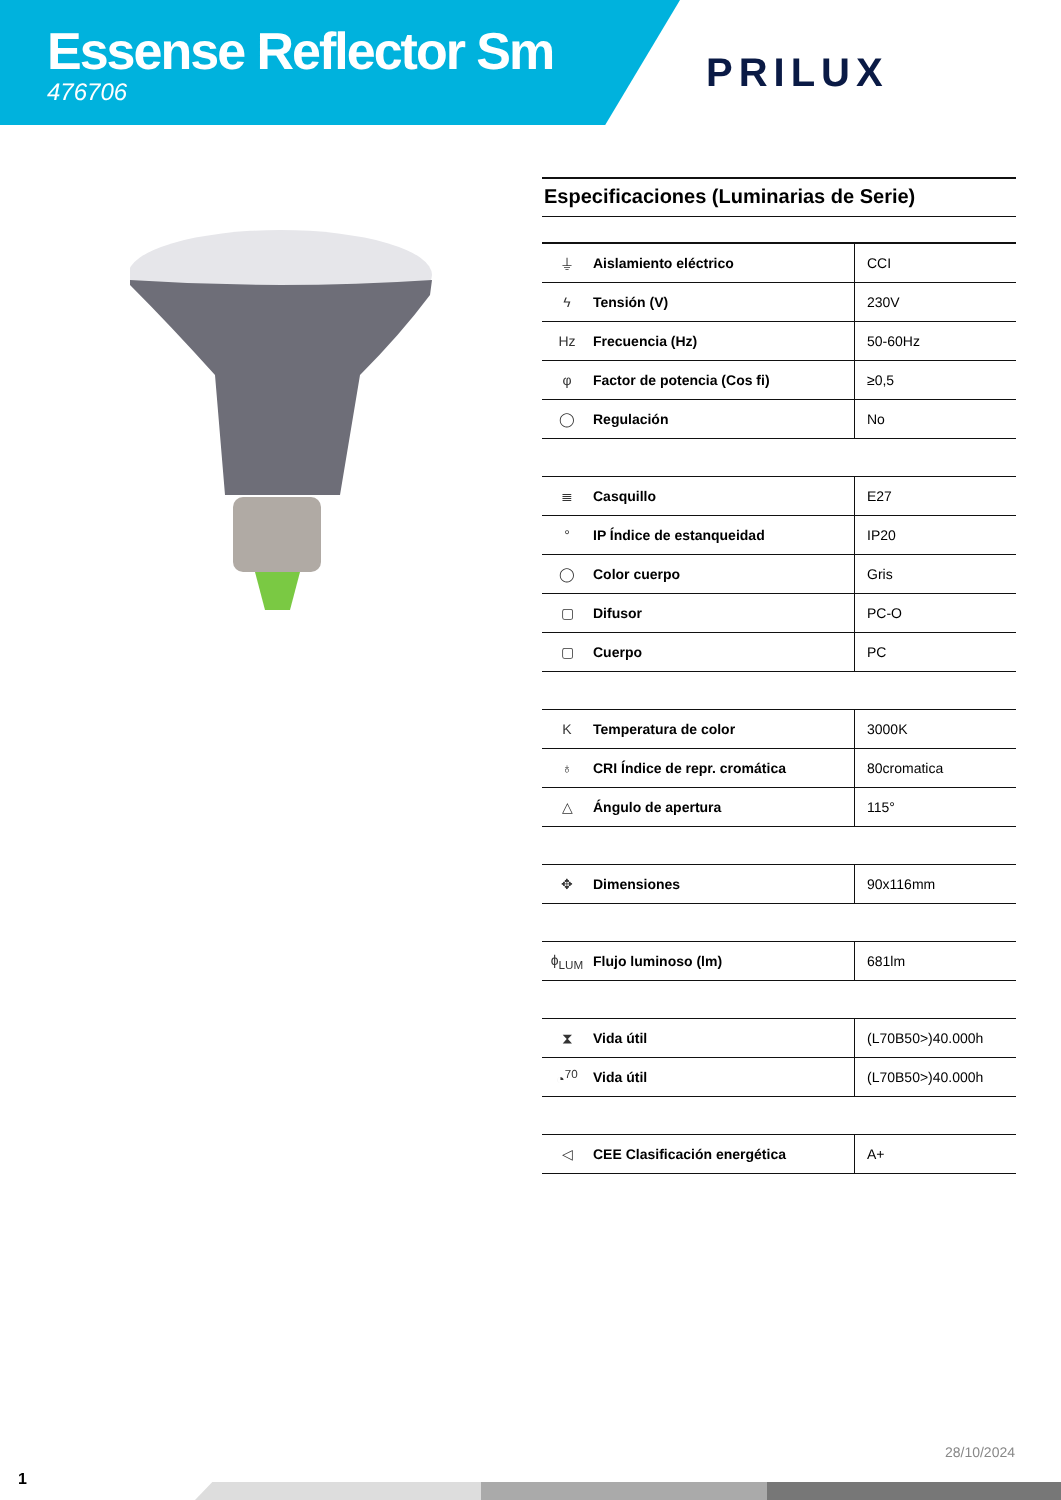Essense Reflector Sm
476706
PRILUX
Especificaciones (Luminarias de Serie)
| ⏚ | Aislamiento eléctrico | CCI |
| ϟ | Tensión (V) | 230V |
| Hz | Frecuencia (Hz) | 50-60Hz |
| φ | Factor de potencia (Cos fi) | ≥0,5 |
| ◯ | Regulación | No |
| ≣ | Casquillo | E27 |
| ° | IP Índice de estanqueidad | IP20 |
| ◯ | Color cuerpo | Gris |
| ▢ | Difusor | PC-O |
| ▢ | Cuerpo | PC |
| K | Temperatura de color | 3000K |
| ♁ | CRI Índice de repr. cromática | 80cromatica |
| △ | Ángulo de apertura | 115° |
| ✥ | Dimensiones | 90x116mm |
| ϕ<sub>LUM</sub> | Flujo luminoso (lm) | 681lm |
| ⧗ | Vida útil | (L70B50>)40.000h |
| ◔<sup>70</sup> | Vida útil | (L70B50>)40.000h |
| ◁ | CEE Clasificación energética | A+ |
28/10/2024
1